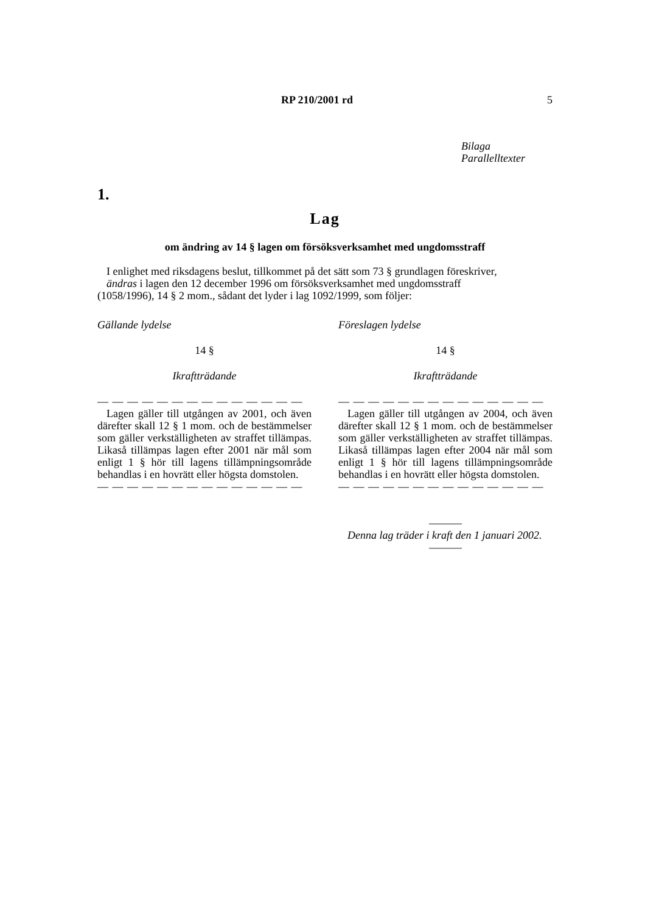RP 210/2001 rd 5
Bilaga
Parallelltexter
1.
Lag
om ändring av 14 § lagen om försöksverksamhet med ungdomsstraff
I enlighet med riksdagens beslut, tillkommet på det sätt som 73 § grundlagen föreskriver,
ändras i lagen den 12 december 1996 om försöksverksamhet med ungdomsstraff
(1058/1996), 14 § 2 mom., sådant det lyder i lag 1092/1999, som följer:
Gällande lydelse
14 §
Ikraftträdande
— — — — — — — — — — — — — —
Lagen gäller till utgången av 2001, och även därefter skall 12 § 1 mom. och de bestämmelser som gäller verkställigheten av straffet tillämpas. Likaså tillämpas lagen efter 2001 när mål som enligt 1 § hör till lagens tillämpningsområde behandlas i en hovrätt eller högsta domstolen.
— — — — — — — — — — — — — —
Föreslagen lydelse
14 §
Ikraftträdande
— — — — — — — — — — — — — —
Lagen gäller till utgången av 2004, och även därefter skall 12 § 1 mom. och de bestämmelser som gäller verkställigheten av straffet tillämpas. Likaså tillämpas lagen efter 2004 när mål som enligt 1 § hör till lagens tillämpningsområde behandlas i en hovrätt eller högsta domstolen.
— — — — — — — — — — — — — —
———
Denna lag träder i kraft den 1 januari 2002.
———